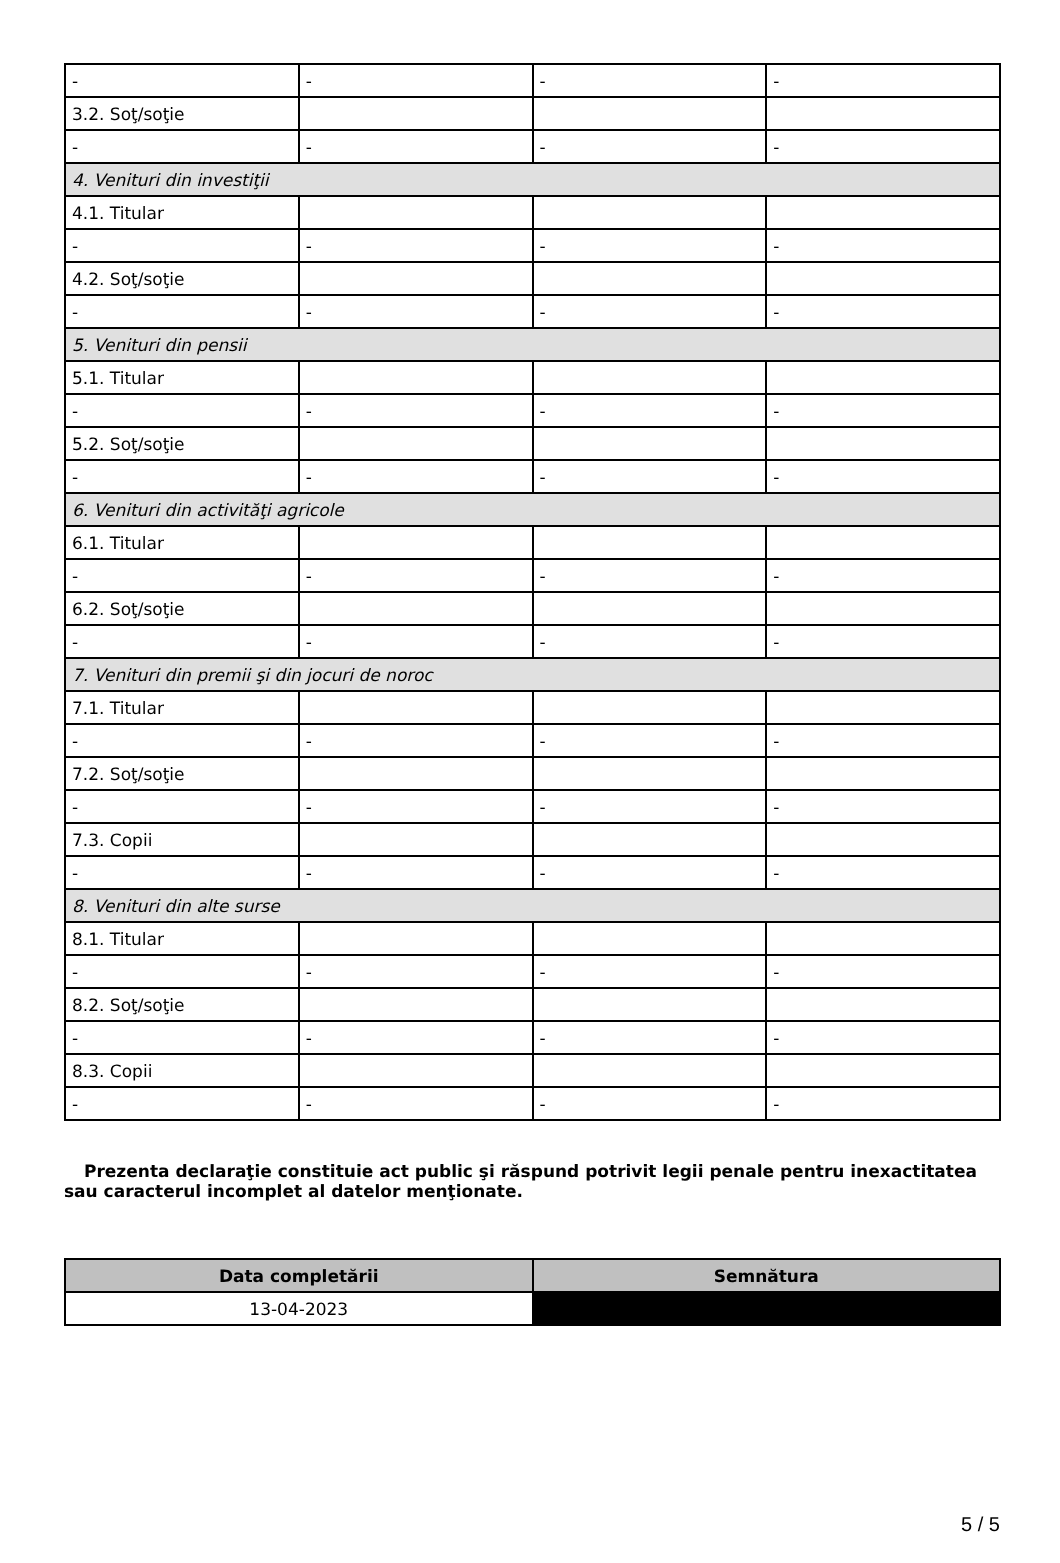| - | - | - | - |
| 3.2. Soţ/soţie | | | |
| - | - | - | - |
| 4. Venituri din investiţii | | | |
| 4.1. Titular | | | |
| - | - | - | - |
| 4.2. Soţ/soţie | | | |
| - | - | - | - |
| 5. Venituri din pensii | | | |
| 5.1. Titular | | | |
| - | - | - | - |
| 5.2. Soţ/soţie | | | |
| - | - | - | - |
| 6. Venituri din activităţi agricole | | | |
| 6.1. Titular | | | |
| - | - | - | - |
| 6.2. Soţ/soţie | | | |
| - | - | - | - |
| 7. Venituri din premii şi din jocuri de noroc | | | |
| 7.1. Titular | | | |
| - | - | - | - |
| 7.2. Soţ/soţie | | | |
| - | - | - | - |
| 7.3. Copii | | | |
| - | - | - | - |
| 8. Venituri din alte surse | | | |
| 8.1. Titular | | | |
| - | - | - | - |
| 8.2. Soţ/soţie | | | |
| - | - | - | - |
| 8.3. Copii | | | |
| - | - | - | - |
Prezenta declaraţie constituie act public şi răspund potrivit legii penale pentru inexactitatea sau caracterul incomplet al datelor menţionate.
| Data completării | Semnătura |
| --- | --- |
| 13-04-2023 | |
5 / 5